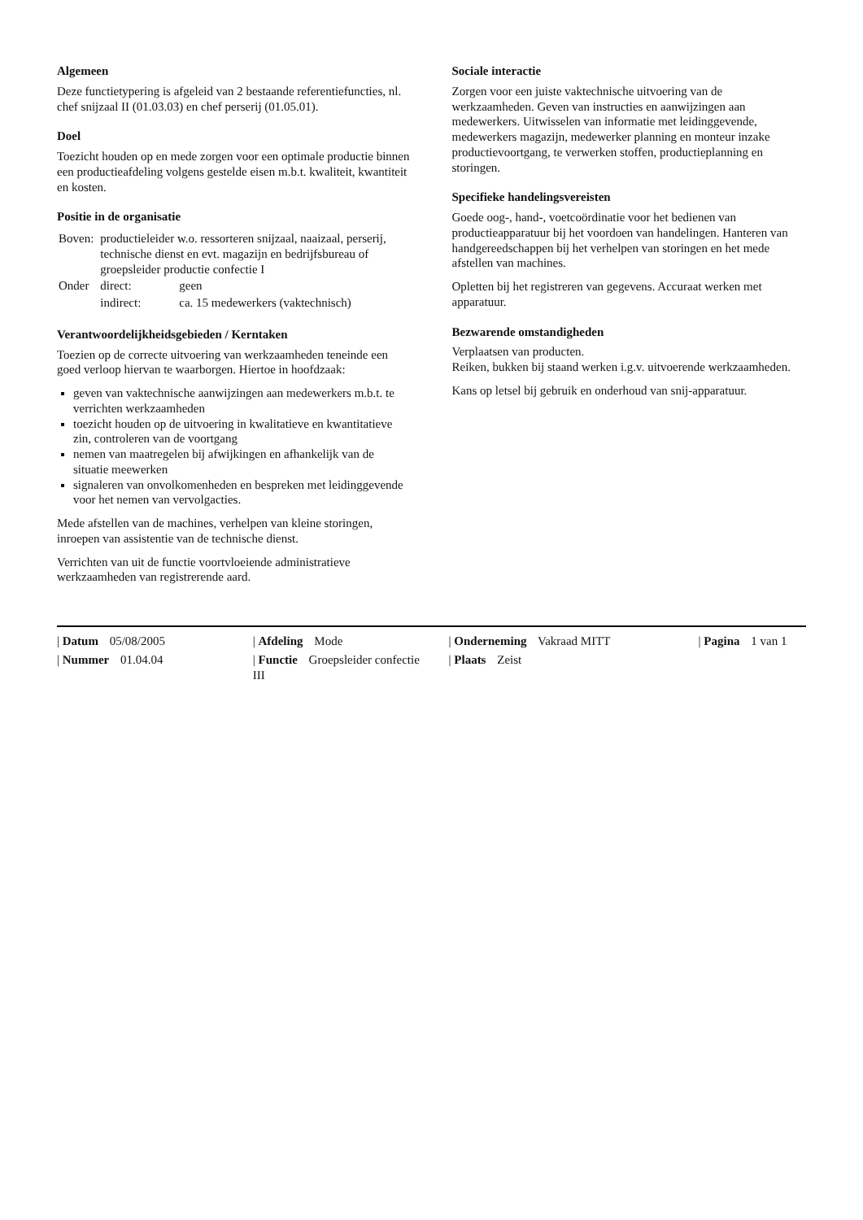Algemeen
Deze functietypering is afgeleid van 2 bestaande referentiefuncties, nl. chef snijzaal II (01.03.03) en chef perserij (01.05.01).
Doel
Toezicht houden op en mede zorgen voor een optimale productie binnen een productieafdeling volgens gestelde eisen m.b.t. kwaliteit, kwantiteit en kosten.
Positie in de organisatie
| Boven: | productieleider w.o. ressorteren snijzaal, naaizaal, perserij, technische dienst en evt. magazijn en bedrijfsbureau of groepsleider productie confectie I | |
| Onder | direct: | geen |
| | indirect: | ca. 15 medewerkers (vaktechnisch) |
Verantwoordelijkheidsgebieden / Kerntaken
Toezien op de correcte uitvoering van werkzaamheden teneinde een goed verloop hiervan te waarborgen. Hiertoe in hoofdzaak:
geven van vaktechnische aanwijzingen aan medewerkers m.b.t. te verrichten werkzaamheden
toezicht houden op de uitvoering in kwalitatieve en kwantitatieve zin, controleren van de voortgang
nemen van maatregelen bij afwijkingen en afhankelijk van de situatie meewerken
signaleren van onvolkomenheden en bespreken met leidinggevende voor het nemen van vervolgacties.
Mede afstellen van de machines, verhelpen van kleine storingen, inroepen van assistentie van de technische dienst.
Verrichten van uit de functie voortvloeiende administratieve werkzaamheden van registrerende aard.
Sociale interactie
Zorgen voor een juiste vaktechnische uitvoering van de werkzaamheden. Geven van instructies en aanwijzingen aan medewerkers. Uitwisselen van informatie met leidinggevende, medewerkers magazijn, medewerker planning en monteur inzake productievoortgang, te verwerken stoffen, productieplanning en storingen.
Specifieke handelingsvereisten
Goede oog-, hand-, voetcoördinatie voor het bedienen van productieapparatuur bij het voordoen van handelingen. Hanteren van handgereedschappen bij het verhelpen van storingen en het mede afstellen van machines.
Opletten bij het registreren van gegevens. Accuraat werken met apparatuur.
Bezwarende omstandigheden
Verplaatsen van producten.
Reiken, bukken bij staand werken i.g.v. uitvoerende werkzaamheden.
Kans op letsel bij gebruik en onderhoud van snij-apparatuur.
| Datum 05/08/2005
| Afdeling Mode
| Onderneming Vakraad MITT
| Pagina 1 van 1
| Nummer 01.04.04
| Functie Groepsleider confectie III
| Plaats Zeist